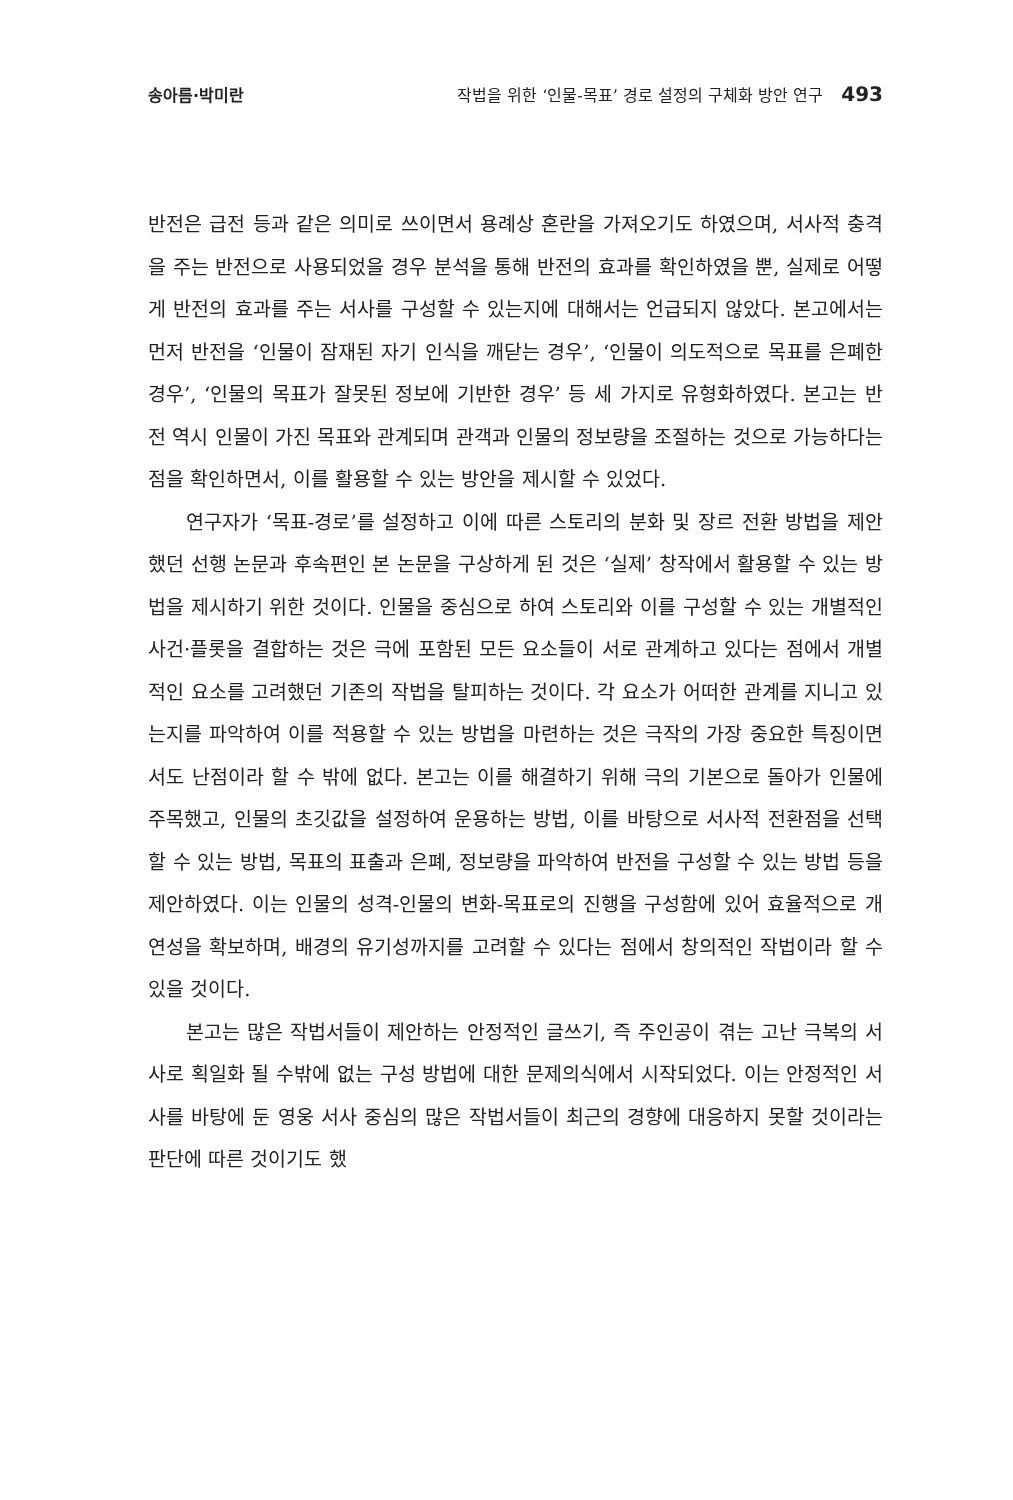송아름·박미란 작법을 위한 ‘인물-목표’ 경로 설정의 구체화 방안 연구 493
반전은 급전 등과 같은 의미로 쓰이면서 용례상 혼란을 가져오기도 하였으며, 서사적 충격을 주는 반전으로 사용되었을 경우 분석을 통해 반전의 효과를 확인하였을 뿐, 실제로 어떻게 반전의 효과를 주는 서사를 구성할 수 있는지에 대해서는 언급되지 않았다. 본고에서는 먼저 반전을 ‘인물이 잠재된 자기 인식을 깨닫는 경우’, ‘인물이 의도적으로 목표를 은폐한 경우’, ‘인물의 목표가 잘못된 정보에 기반한 경우’ 등 세 가지로 유형화하였다. 본고는 반전 역시 인물이 가진 목표와 관계되며 관객과 인물의 정보량을 조절하는 것으로 가능하다는 점을 확인하면서, 이를 활용할 수 있는 방안을 제시할 수 있었다.
연구자가 ‘목표-경로’를 설정하고 이에 따른 스토리의 분화 및 장르 전환 방법을 제안했던 선행 논문과 후속편인 본 논문을 구상하게 된 것은 ‘실제’ 창작에서 활용할 수 있는 방법을 제시하기 위한 것이다. 인물을 중심으로 하여 스토리와 이를 구성할 수 있는 개별적인 사건·플롯을 결합하는 것은 극에 포함된 모든 요소들이 서로 관계하고 있다는 점에서 개별적인 요소를 고려했던 기존의 작법을 탈피하는 것이다. 각 요소가 어떠한 관계를 지니고 있는지를 파악하여 이를 적용할 수 있는 방법을 마련하는 것은 극작의 가장 중요한 특징이면서도 난점이라 할 수 밖에 없다. 본고는 이를 해결하기 위해 극의 기본으로 돌아가 인물에 주목했고, 인물의 초깃값을 설정하여 운용하는 방법, 이를 바탕으로 서사적 전환점을 선택할 수 있는 방법, 목표의 표출과 은폐, 정보량을 파악하여 반전을 구성할 수 있는 방법 등을 제안하였다. 이는 인물의 성격-인물의 변화-목표로의 진행을 구성함에 있어 효율적으로 개연성을 확보하며, 배경의 유기성까지를 고려할 수 있다는 점에서 창의적인 작법이라 할 수 있을 것이다.
본고는 많은 작법서들이 제안하는 안정적인 글쓰기, 즉 주인공이 겪는 고난 극복의 서사로 획일화 될 수밖에 없는 구성 방법에 대한 문제의식에서 시작되었다. 이는 안정적인 서사를 바탕에 둔 영웅 서사 중심의 많은 작법서들이 최근의 경향에 대응하지 못할 것이라는 판단에 따른 것이기도 했